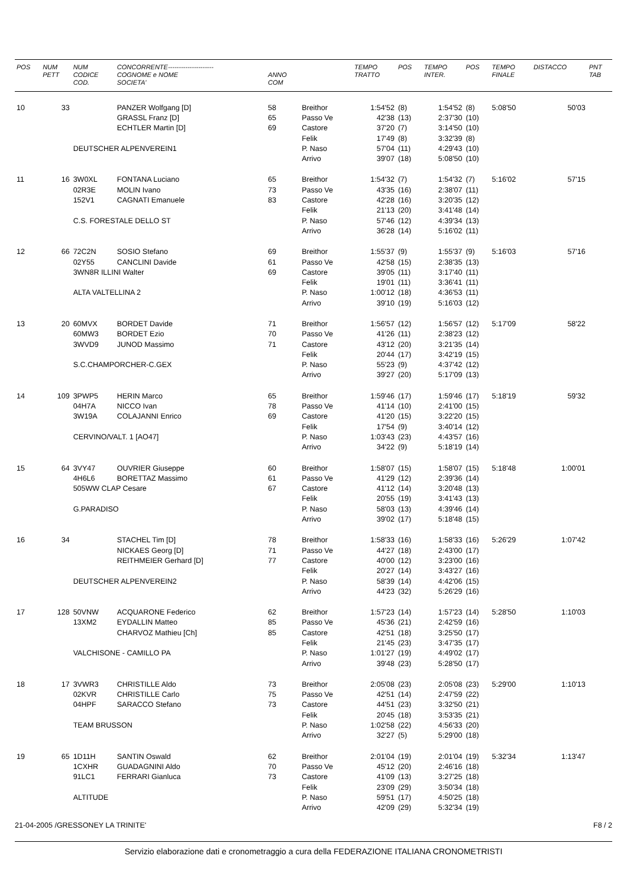| POS | NUM PETT | NUM CODICE COD. | CONCORRENTE--------------------- COGNOME e NOME SOCIETA' | ANNO COM | | TEMPO TRATTO | POS | TEMPO INTER. | POS | TEMPO FINALE | DISTACCO | PNT TAB |
| --- | --- | --- | --- | --- | --- | --- | --- | --- | --- | --- | --- | --- |
| 10 | 33 | | PANZER Wolfgang [D] | 58 | Breithor | 1:54'52 | (8) | 1:54'52 | (8) | 5:08'50 | 50'03 | |
| | | | GRASSL Franz [D] | 65 | Passo Ve | 42'38 | (13) | 2:37'30 | (10) | | | |
| | | | ECHTLER Martin [D] | 69 | Castore | 37'20 | (7) | 3:14'50 | (10) | | | |
| | | | | | Felik | 17'49 | (8) | 3:32'39 | (8) | | | |
| | | DEUTSCHER ALPENVEREIN1 | | | P. Naso | 57'04 | (11) | 4:29'43 | (10) | | | |
| | | | | | Arrivo | 39'07 | (18) | 5:08'50 | (10) | | | |
| 11 | 16 | 3W0XL | FONTANA Luciano | 65 | Breithor | 1:54'32 | (7) | 1:54'32 | (7) | 5:16'02 | 57'15 | |
| | | 02R3E | MOLIN Ivano | 73 | Passo Ve | 43'35 | (16) | 2:38'07 | (11) | | | |
| | | 152V1 | CAGNATI Emanuele | 83 | Castore | 42'28 | (16) | 3:20'35 | (12) | | | |
| | | | | | Felik | 21'13 | (20) | 3:41'48 | (14) | | | |
| | | C.S. FORESTALE DELLO ST | | | P. Naso | 57'46 | (12) | 4:39'34 | (13) | | | |
| | | | | | Arrivo | 36'28 | (14) | 5:16'02 | (11) | | | |
| 12 | 66 | 72C2N | SOSIO Stefano | 69 | Breithor | 1:55'37 | (9) | 1:55'37 | (9) | 5:16'03 | 57'16 | |
| | | 02Y55 | CANCLINI Davide | 61 | Passo Ve | 42'58 | (15) | 2:38'35 | (13) | | | |
| | | 3WN8R ILLINI Walter | | 69 | Castore | 39'05 | (11) | 3:17'40 | (11) | | | |
| | | | | | Felik | 19'01 | (11) | 3:36'41 | (11) | | | |
| | | ALTA VALTELLINA 2 | | | P. Naso | 1:00'12 | (18) | 4:36'53 | (11) | | | |
| | | | | | Arrivo | 39'10 | (19) | 5:16'03 | (12) | | | |
| 13 | 20 | 60MVX | BORDET Davide | 71 | Breithor | 1:56'57 | (12) | 1:56'57 | (12) | 5:17'09 | 58'22 | |
| | | 60MW3 | BORDET Ezio | 70 | Passo Ve | 41'26 | (11) | 2:38'23 | (12) | | | |
| | | 3WVD9 | JUNOD Massimo | 71 | Castore | 43'12 | (20) | 3:21'35 | (14) | | | |
| | | | | | Felik | 20'44 | (17) | 3:42'19 | (15) | | | |
| | | S.C.CHAMPORCHER-C.GEX | | | P. Naso | 55'23 | (9) | 4:37'42 | (12) | | | |
| | | | | | Arrivo | 39'27 | (20) | 5:17'09 | (13) | | | |
| 14 | 109 | 3PWP5 | HERIN Marco | 65 | Breithor | 1:59'46 | (17) | 1:59'46 | (17) | 5:18'19 | 59'32 | |
| | | 04H7A | NICCO Ivan | 78 | Passo Ve | 41'14 | (10) | 2:41'00 | (15) | | | |
| | | 3W19A | COLAJANNI Enrico | 69 | Castore | 41'20 | (15) | 3:22'20 | (15) | | | |
| | | | | | Felik | 17'54 | (9) | 3:40'14 | (12) | | | |
| | | CERVINO/VALT. 1 [AO47] | | | P. Naso | 1:03'43 | (23) | 4:43'57 | (16) | | | |
| | | | | | Arrivo | 34'22 | (9) | 5:18'19 | (14) | | | |
| 15 | 64 | 3VY47 | OUVRIER Giuseppe | 60 | Breithor | 1:58'07 | (15) | 1:58'07 | (15) | 5:18'48 | 1:00'01 | |
| | | 4H6L6 | BORETTAZ Massimo | 61 | Passo Ve | 41'29 | (12) | 2:39'36 | (14) | | | |
| | | 505WW CLAP Cesare | | 67 | Castore | 41'12 | (14) | 3:20'48 | (13) | | | |
| | | | | | Felik | 20'55 | (19) | 3:41'43 | (13) | | | |
| | | G.PARADISO | | | P. Naso | 58'03 | (13) | 4:39'46 | (14) | | | |
| | | | | | Arrivo | 39'02 | (17) | 5:18'48 | (15) | | | |
| 16 | 34 | | STACHEL Tim [D] | 78 | Breithor | 1:58'33 | (16) | 1:58'33 | (16) | 5:26'29 | 1:07'42 | |
| | | | NICKAES Georg [D] | 71 | Passo Ve | 44'27 | (18) | 2:43'00 | (17) | | | |
| | | | REITHMEIER Gerhard [D] | 77 | Castore | 40'00 | (12) | 3:23'00 | (16) | | | |
| | | | | | Felik | 20'27 | (14) | 3:43'27 | (16) | | | |
| | | DEUTSCHER ALPENVEREIN2 | | | P. Naso | 58'39 | (14) | 4:42'06 | (15) | | | |
| | | | | | Arrivo | 44'23 | (32) | 5:26'29 | (16) | | | |
| 17 | 128 | 50VNW | ACQUARONE Federico | 62 | Breithor | 1:57'23 | (14) | 1:57'23 | (14) | 5:28'50 | 1:10'03 | |
| | | 13XM2 | EYDALLIN Matteo | 85 | Passo Ve | 45'36 | (21) | 2:42'59 | (16) | | | |
| | | | CHARVOZ Mathieu [Ch] | 85 | Castore | 42'51 | (18) | 3:25'50 | (17) | | | |
| | | | | | Felik | 21'45 | (23) | 3:47'35 | (17) | | | |
| | | VALCHISONE - CAMILLO PA | | | P. Naso | 1:01'27 | (19) | 4:49'02 | (17) | | | |
| | | | | | Arrivo | 39'48 | (23) | 5:28'50 | (17) | | | |
| 18 | 17 | 3VWR3 | CHRISTILLE Aldo | 73 | Breithor | 2:05'08 | (23) | 2:05'08 | (23) | 5:29'00 | 1:10'13 | |
| | | 02KVR | CHRISTILLE Carlo | 75 | Passo Ve | 42'51 | (14) | 2:47'59 | (22) | | | |
| | | 04HPF | SARACCO Stefano | 73 | Castore | 44'51 | (23) | 3:32'50 | (21) | | | |
| | | | | | Felik | 20'45 | (18) | 3:53'35 | (21) | | | |
| | | TEAM BRUSSON | | | P. Naso | 1:02'58 | (22) | 4:56'33 | (20) | | | |
| | | | | | Arrivo | 32'27 | (5) | 5:29'00 | (18) | | | |
| 19 | 65 | 1D11H | SANTIN Oswald | 62 | Breithor | 2:01'04 | (19) | 2:01'04 | (19) | 5:32'34 | 1:13'47 | |
| | | 1CXHR | GUADAGNINI Aldo | 70 | Passo Ve | 45'12 | (20) | 2:46'16 | (18) | | | |
| | | 91LC1 | FERRARI Gianluca | 73 | Castore | 41'09 | (13) | 3:27'25 | (18) | | | |
| | | | | | Felik | 23'09 | (29) | 3:50'34 | (18) | | | |
| | | ALTITUDE | | | P. Naso | 59'51 | (17) | 4:50'25 | (18) | | | |
| | | | | | Arrivo | 42'09 | (29) | 5:32'34 | (19) | | | |
21-04-2005 /GRESSONEY LA TRINITE' F8 / 2
Servizio elaborazione dati e cronometraggio a cura della FEDERAZIONE ITALIANA CRONOMETRISTI